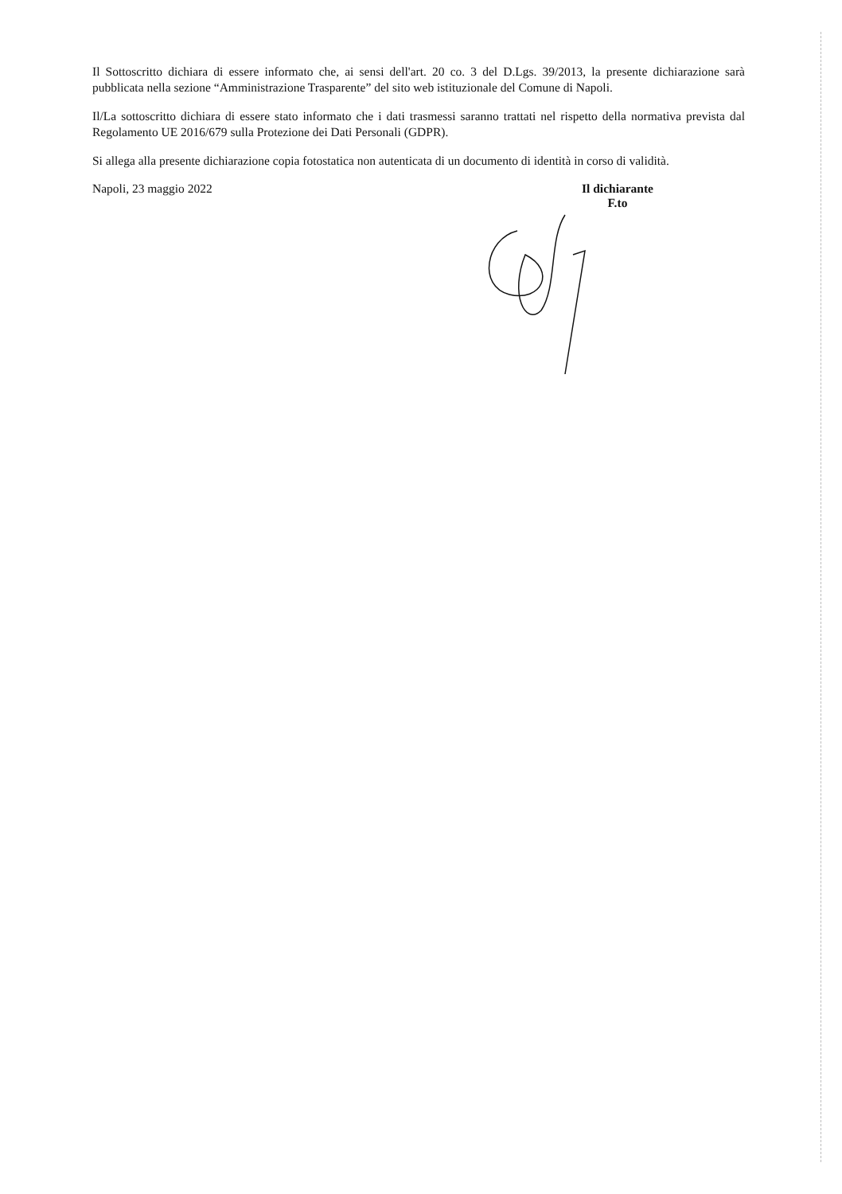Il Sottoscritto dichiara di essere informato che, ai sensi dell'art. 20 co. 3 del D.Lgs. 39/2013, la presente dichiarazione sarà pubblicata nella sezione “Amministrazione Trasparente” del sito web istituzionale del Comune di Napoli.
Il/La sottoscritto dichiara di essere stato informato che i dati trasmessi saranno trattati nel rispetto della normativa prevista dal Regolamento UE 2016/679 sulla Protezione dei Dati Personali (GDPR).
Si allega alla presente dichiarazione copia fotostatica non autenticata di un documento di identità in corso di validità.
Napoli, 23 maggio 2022 Il dichiarante
F.to